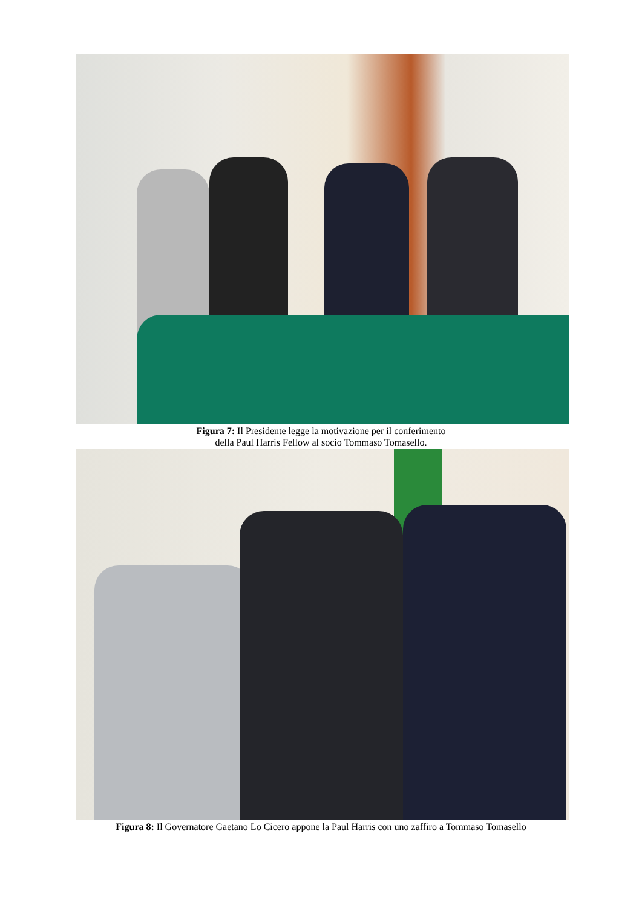Figura 7: Il Presidente legge la motivazione per il conferimento
della Paul Harris Fellow al socio Tommaso Tomasello.
Figura 8: Il Governatore Gaetano Lo Cicero appone la Paul Harris con uno zaffiro a Tommaso Tomasello